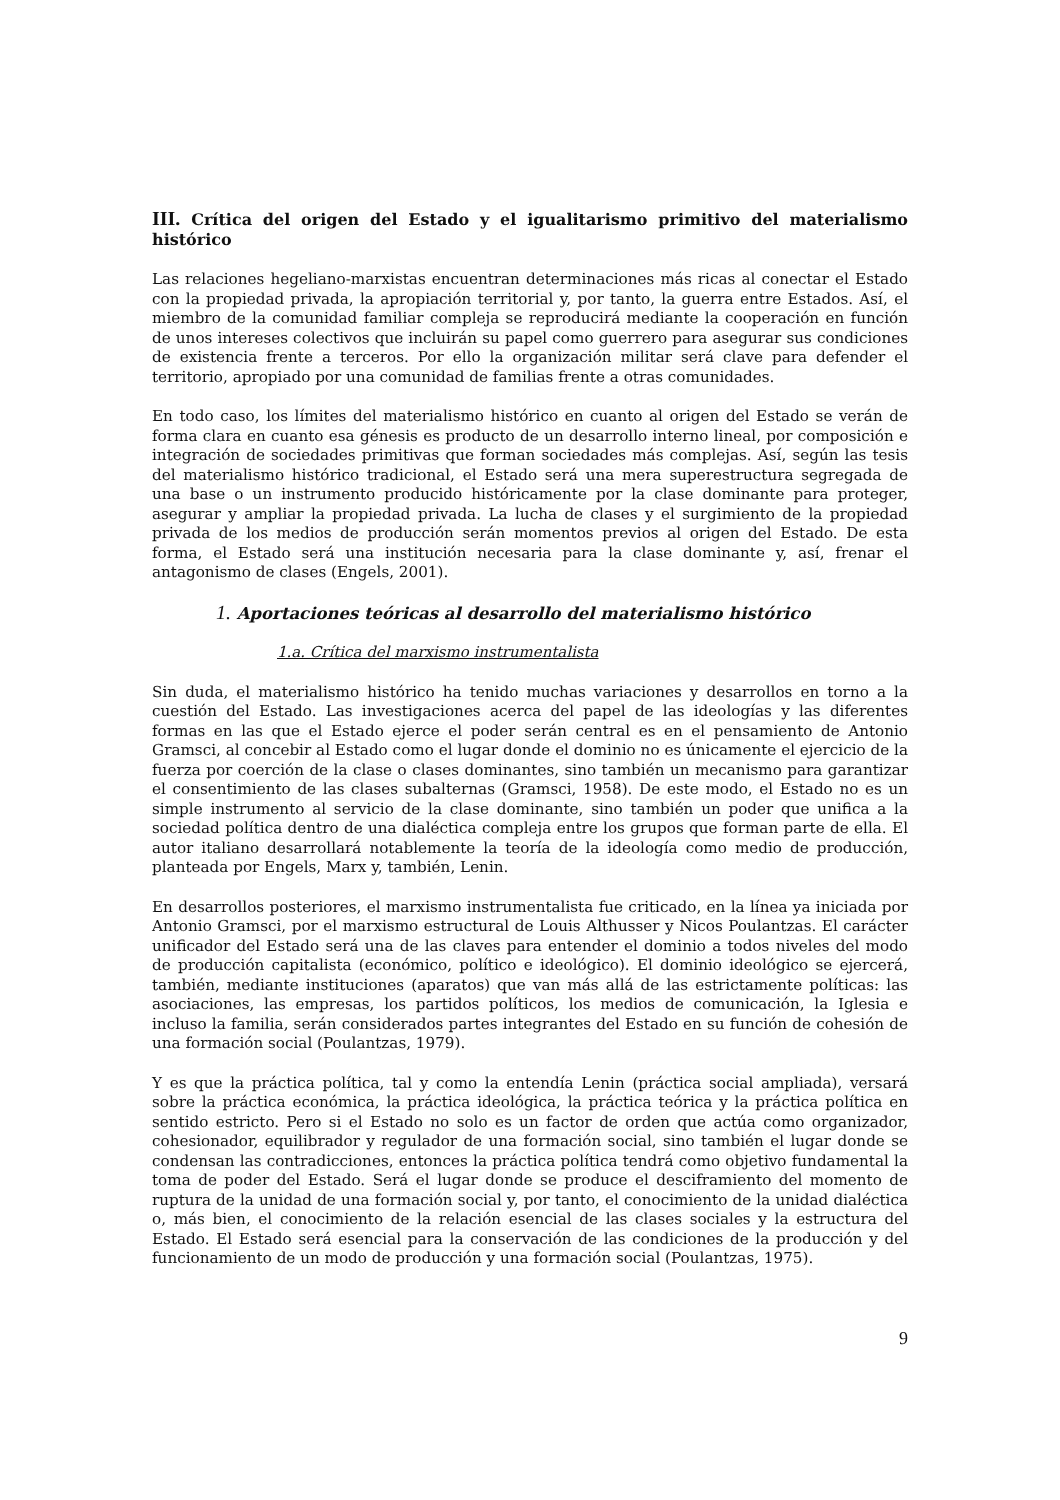III. Crítica del origen del Estado y el igualitarismo primitivo del materialismo histórico
Las relaciones hegeliano-marxistas encuentran determinaciones más ricas al conectar el Estado con la propiedad privada, la apropiación territorial y, por tanto, la guerra entre Estados. Así, el miembro de la comunidad familiar compleja se reproducirá mediante la cooperación en función de unos intereses colectivos que incluirán su papel como guerrero para asegurar sus condiciones de existencia frente a terceros. Por ello la organización militar será clave para defender el territorio, apropiado por una comunidad de familias frente a otras comunidades.
En todo caso, los límites del materialismo histórico en cuanto al origen del Estado se verán de forma clara en cuanto esa génesis es producto de un desarrollo interno lineal, por composición e integración de sociedades primitivas que forman sociedades más complejas. Así, según las tesis del materialismo histórico tradicional, el Estado será una mera superestructura segregada de una base o un instrumento producido históricamente por la clase dominante para proteger, asegurar y ampliar la propiedad privada. La lucha de clases y el surgimiento de la propiedad privada de los medios de producción serán momentos previos al origen del Estado. De esta forma, el Estado será una institución necesaria para la clase dominante y, así, frenar el antagonismo de clases (Engels, 2001).
1. Aportaciones teóricas al desarrollo del materialismo histórico
1.a. Crítica del marxismo instrumentalista
Sin duda, el materialismo histórico ha tenido muchas variaciones y desarrollos en torno a la cuestión del Estado. Las investigaciones acerca del papel de las ideologías y las diferentes formas en las que el Estado ejerce el poder serán central es en el pensamiento de Antonio Gramsci, al concebir al Estado como el lugar donde el dominio no es únicamente el ejercicio de la fuerza por coerción de la clase o clases dominantes, sino también un mecanismo para garantizar el consentimiento de las clases subalternas (Gramsci, 1958). De este modo, el Estado no es un simple instrumento al servicio de la clase dominante, sino también un poder que unifica a la sociedad política dentro de una dialéctica compleja entre los grupos que forman parte de ella. El autor italiano desarrollará notablemente la teoría de la ideología como medio de producción, planteada por Engels, Marx y, también, Lenin.
En desarrollos posteriores, el marxismo instrumentalista fue criticado, en la línea ya iniciada por Antonio Gramsci, por el marxismo estructural de Louis Althusser y Nicos Poulantzas. El carácter unificador del Estado será una de las claves para entender el dominio a todos niveles del modo de producción capitalista (económico, político e ideológico). El dominio ideológico se ejercerá, también, mediante instituciones (aparatos) que van más allá de las estrictamente políticas: las asociaciones, las empresas, los partidos políticos, los medios de comunicación, la Iglesia e incluso la familia, serán considerados partes integrantes del Estado en su función de cohesión de una formación social (Poulantzas, 1979).
Y es que la práctica política, tal y como la entendía Lenin (práctica social ampliada), versará sobre la práctica económica, la práctica ideológica, la práctica teórica y la práctica política en sentido estricto. Pero si el Estado no solo es un factor de orden que actúa como organizador, cohesionador, equilibrador y regulador de una formación social, sino también el lugar donde se condensan las contradicciones, entonces la práctica política tendrá como objetivo fundamental la toma de poder del Estado. Será el lugar donde se produce el desciframiento del momento de ruptura de la unidad de una formación social y, por tanto, el conocimiento de la unidad dialéctica o, más bien, el conocimiento de la relación esencial de las clases sociales y la estructura del Estado. El Estado será esencial para la conservación de las condiciones de la producción y del funcionamiento de un modo de producción y una formación social (Poulantzas, 1975).
9